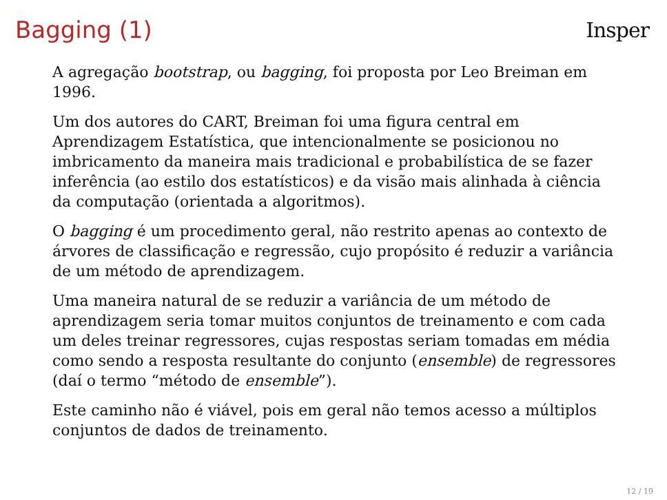Bagging (1) Insper
A agregação bootstrap, ou bagging, foi proposta por Leo Breiman em 1996.
Um dos autores do CART, Breiman foi uma figura central em Aprendizagem Estatística, que intencionalmente se posicionou no imbricamento da maneira mais tradicional e probabilística de se fazer inferência (ao estilo dos estatísticos) e da visão mais alinhada à ciência da computação (orientada a algoritmos).
O bagging é um procedimento geral, não restrito apenas ao contexto de árvores de classificação e regressão, cujo propósito é reduzir a variância de um método de aprendizagem.
Uma maneira natural de se reduzir a variância de um método de aprendizagem seria tomar muitos conjuntos de treinamento e com cada um deles treinar regressores, cujas respostas seriam tomadas em média como sendo a resposta resultante do conjunto (ensemble) de regressores (daí o termo “método de ensemble”).
Este caminho não é viável, pois em geral não temos acesso a múltiplos conjuntos de dados de treinamento.
12 / 19